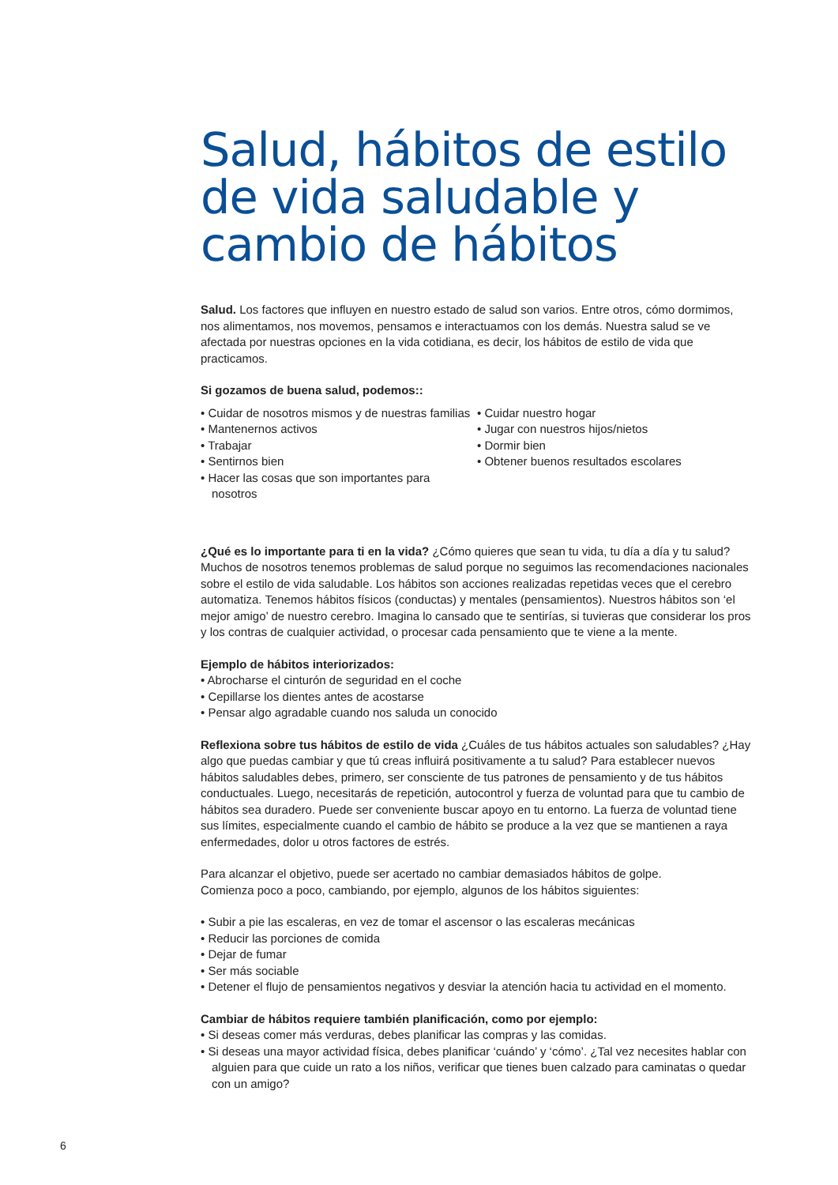Salud, hábitos de estilo de vida saludable y cambio de hábitos
Salud. Los factores que influyen en nuestro estado de salud son varios. Entre otros, cómo dormimos, nos alimentamos, nos movemos, pensamos e interactuamos con los demás. Nuestra salud se ve afectada por nuestras opciones en la vida cotidiana, es decir, los hábitos de estilo de vida que practicamos.
Si gozamos de buena salud, podemos::
• Cuidar de nosotros mismos y de nuestras familias
• Mantenernos activos
• Trabajar
• Sentirnos bien
• Hacer las cosas que son importantes para nosotros
• Cuidar nuestro hogar
• Jugar con nuestros hijos/nietos
• Dormir bien
• Obtener buenos resultados escolares
¿Qué es lo importante para ti en la vida? ¿Cómo quieres que sean tu vida, tu día a día y tu salud? Muchos de nosotros tenemos problemas de salud porque no seguimos las recomendaciones nacionales sobre el estilo de vida saludable. Los hábitos son acciones realizadas repetidas veces que el cerebro automatiza. Tenemos hábitos físicos (conductas) y mentales (pensamientos). Nuestros hábitos son ‘el mejor amigo’ de nuestro cerebro. Imagina lo cansado que te sentirías, si tuvieras que considerar los pros y los contras de cualquier actividad, o procesar cada pensamiento que te viene a la mente.
Ejemplo de hábitos interiorizados:
• Abrocharse el cinturón de seguridad en el coche
• Cepillarse los dientes antes de acostarse
• Pensar algo agradable cuando nos saluda un conocido
Reflexiona sobre tus hábitos de estilo de vida ¿Cuáles de tus hábitos actuales son saludables? ¿Hay algo que puedas cambiar y que tú creas influirá positivamente a tu salud? Para establecer nuevos hábitos saludables debes, primero, ser consciente de tus patrones de pensamiento y de tus hábitos conductuales. Luego, necesitarás de repetición, autocontrol y fuerza de voluntad para que tu cambio de hábitos sea duradero. Puede ser conveniente buscar apoyo en tu entorno. La fuerza de voluntad tiene sus límites, especialmente cuando el cambio de hábito se produce a la vez que se mantienen a raya enfermedades, dolor u otros factores de estrés.
Para alcanzar el objetivo, puede ser acertado no cambiar demasiados hábitos de golpe.
Comienza poco a poco, cambiando, por ejemplo, algunos de los hábitos siguientes:
• Subir a pie las escaleras, en vez de tomar el ascensor o las escaleras mecánicas
• Reducir las porciones de comida
• Dejar de fumar
• Ser más sociable
• Detener el flujo de pensamientos negativos y desviar la atención hacia tu actividad en el momento.
Cambiar de hábitos requiere también planificación, como por ejemplo:
• Si deseas comer más verduras, debes planificar las compras y las comidas.
• Si deseas una mayor actividad física, debes planificar ‘cuándo’ y ‘cómo’. ¿Tal vez necesites hablar con alguien para que cuide un rato a los niños, verificar que tienes buen calzado para caminatas o quedar con un amigo?
6